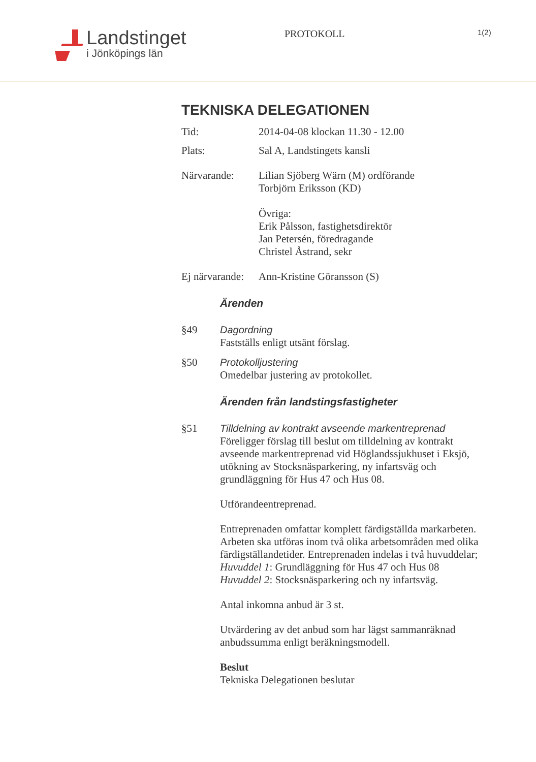Landstinget
i Jönköpings län
PROTOKOLL
1(2)
TEKNISKA DELEGATIONEN
Tid: 2014-04-08 klockan 11.30 - 12.00
Plats: Sal A, Landstingets kansli
Närvarande: Lilian Sjöberg Wärn (M) ordförande
Torbjörn Eriksson (KD)
Övriga:
Erik Pålsson, fastighetsdirektör
Jan Petersén, föredragande
Christel Åstrand, sekr
Ej närvarande:
Ann-Kristine Göransson (S)
Ärenden
§49 Dagordning
Fastställs enligt utsänt förslag.
§50 Protokolljustering
Omedelbar justering av protokollet.
Ärenden från landstingsfastigheter
§51 Tilldelning av kontrakt avseende markentreprenad
Föreligger förslag till beslut om tilldelning av kontrakt avseende markentreprenad vid Höglandssjukhuset i Eksjö, utökning av Stocksnäsparkering, ny infartsväg och grundläggning för Hus 47 och Hus 08.
Utförandeentreprenad.
Entreprenaden omfattar komplett färdigställda markarbeten. Arbeten ska utföras inom två olika arbetsområden med olika färdigställandetider. Entreprenaden indelas i två huvuddelar;
Huvuddel 1: Grundläggning för Hus 47 och Hus 08
Huvuddel 2: Stocksnäsparkering och ny infartsväg.
Antal inkomna anbud är 3 st.
Utvärdering av det anbud som har lägst sammanräknad anbudssumma enligt beräkningsmodell.
Beslut
Tekniska Delegationen beslutar